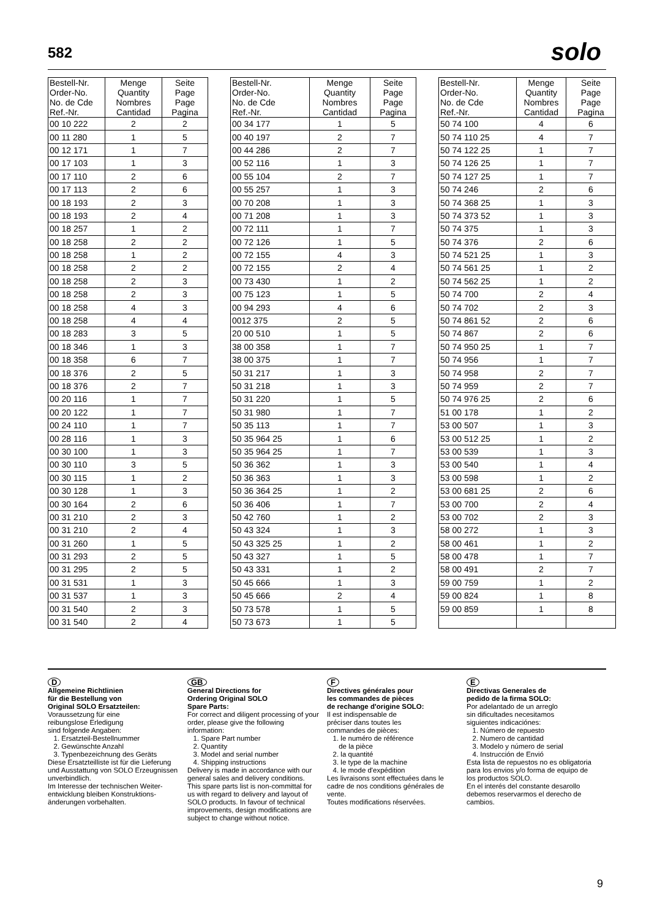582 solo
| Bestell-Nr. Order-No. No. de Cde Ref.-Nr. | Menge Quantity Nombres Cantidad | Seite Page Page Pagina |
| --- | --- | --- |
| 00 10 222 | 2 | 2 |
| 00 11 280 | 1 | 5 |
| 00 12 171 | 1 | 7 |
| 00 17 103 | 1 | 3 |
| 00 17 110 | 2 | 6 |
| 00 17 113 | 2 | 6 |
| 00 18 193 | 2 | 3 |
| 00 18 193 | 2 | 4 |
| 00 18 257 | 1 | 2 |
| 00 18 258 | 2 | 2 |
| 00 18 258 | 1 | 2 |
| 00 18 258 | 2 | 2 |
| 00 18 258 | 2 | 3 |
| 00 18 258 | 2 | 3 |
| 00 18 258 | 4 | 3 |
| 00 18 258 | 4 | 4 |
| 00 18 283 | 3 | 5 |
| 00 18 346 | 1 | 3 |
| 00 18 358 | 6 | 7 |
| 00 18 376 | 2 | 5 |
| 00 18 376 | 2 | 7 |
| 00 20 116 | 1 | 7 |
| 00 20 122 | 1 | 7 |
| 00 24 110 | 1 | 7 |
| 00 28 116 | 1 | 3 |
| 00 30 100 | 1 | 3 |
| 00 30 110 | 3 | 5 |
| 00 30 115 | 1 | 2 |
| 00 30 128 | 1 | 3 |
| 00 30 164 | 2 | 6 |
| 00 31 210 | 2 | 3 |
| 00 31 210 | 2 | 4 |
| 00 31 260 | 1 | 5 |
| 00 31 293 | 2 | 5 |
| 00 31 295 | 2 | 5 |
| 00 31 531 | 1 | 3 |
| 00 31 537 | 1 | 3 |
| 00 31 540 | 2 | 3 |
| 00 31 540 | 2 | 4 |
| Bestell-Nr. Order-No. No. de Cde Ref.-Nr. | Menge Quantity Nombres Cantidad | Seite Page Page Pagina |
| --- | --- | --- |
| 00 34 177 | 1 | 5 |
| 00 40 197 | 2 | 7 |
| 00 44 286 | 2 | 7 |
| 00 52 116 | 1 | 3 |
| 00 55 104 | 2 | 7 |
| 00 55 257 | 1 | 3 |
| 00 70 208 | 1 | 3 |
| 00 71 208 | 1 | 3 |
| 00 72 111 | 1 | 7 |
| 00 72 126 | 1 | 5 |
| 00 72 155 | 4 | 3 |
| 00 72 155 | 2 | 4 |
| 00 73 430 | 1 | 2 |
| 00 75 123 | 1 | 5 |
| 00 94 293 | 4 | 6 |
| 0012 375 | 2 | 5 |
| 20 00 510 | 1 | 5 |
| 38 00 358 | 1 | 7 |
| 38 00 375 | 1 | 7 |
| 50 31 217 | 1 | 3 |
| 50 31 218 | 1 | 3 |
| 50 31 220 | 1 | 5 |
| 50 31 980 | 1 | 7 |
| 50 35 113 | 1 | 7 |
| 50 35 964 25 | 1 | 6 |
| 50 35 964 25 | 1 | 7 |
| 50 36 362 | 1 | 3 |
| 50 36 363 | 1 | 3 |
| 50 36 364 25 | 1 | 2 |
| 50 36 406 | 1 | 7 |
| 50 42 760 | 1 | 2 |
| 50 43 324 | 1 | 3 |
| 50 43 325 25 | 1 | 2 |
| 50 43 327 | 1 | 5 |
| 50 43 331 | 1 | 2 |
| 50 45 666 | 1 | 3 |
| 50 45 666 | 2 | 4 |
| 50 73 578 | 1 | 5 |
| 50 73 673 | 1 | 5 |
| Bestell-Nr. Order-No. No. de Cde Ref.-Nr. | Menge Quantity Nombres Cantidad | Seite Page Page Pagina |
| --- | --- | --- |
| 50 74 100 | 4 | 6 |
| 50 74 110 25 | 4 | 7 |
| 50 74 122 25 | 1 | 7 |
| 50 74 126 25 | 1 | 7 |
| 50 74 127 25 | 1 | 7 |
| 50 74 246 | 2 | 6 |
| 50 74 368 25 | 1 | 3 |
| 50 74 373 52 | 1 | 3 |
| 50 74 375 | 1 | 3 |
| 50 74 376 | 2 | 6 |
| 50 74 521 25 | 1 | 3 |
| 50 74 561 25 | 1 | 2 |
| 50 74 562 25 | 1 | 2 |
| 50 74 700 | 2 | 4 |
| 50 74 702 | 2 | 3 |
| 50 74 861 52 | 2 | 6 |
| 50 74 867 | 2 | 6 |
| 50 74 950 25 | 1 | 7 |
| 50 74 956 | 1 | 7 |
| 50 74 958 | 2 | 7 |
| 50 74 959 | 2 | 7 |
| 50 74 976 25 | 2 | 6 |
| 51 00 178 | 1 | 2 |
| 53 00 507 | 1 | 3 |
| 53 00 512 25 | 1 | 2 |
| 53 00 539 | 1 | 3 |
| 53 00 540 | 1 | 4 |
| 53 00 598 | 1 | 2 |
| 53 00 681 25 | 2 | 6 |
| 53 00 700 | 2 | 4 |
| 53 00 702 | 2 | 3 |
| 58 00 272 | 1 | 3 |
| 58 00 461 | 1 | 2 |
| 58 00 478 | 1 | 7 |
| 58 00 491 | 2 | 7 |
| 59 00 759 | 1 | 2 |
| 59 00 824 | 1 | 8 |
| 59 00 859 | 1 | 8 |
D
Allgemeine Richtlinien
für die Bestellung von
Original SOLO Ersatzteilen:
Voraussetzung für eine
reibungslose Erledigung
sind folgende Angaben:
1. Ersatzteil-Bestellnummer
2. Gewünschte Anzahl
3. Typenbezeichnung des Geräts
Diese Ersatzteilliste ist für die Lieferung und Ausstattung von SOLO Erzeugnissen unverbindlich.
Im Interesse der technischen Weiter-entwicklung bleiben Konstruktions-änderungen vorbehalten.
GB
General Directions for
Ordering Original SOLO
Spare Parts:
For correct and diligent processing of your order, please give the following information:
1. Spare Part number
2. Quantity
3. Model and serial number
4. Shipping instructions
Delivery is made in accordance with our general sales and delivery conditions. This spare parts list is non-committal for us with regard to delivery and layout of SOLO products. In favour of technical improvements, design modifications are subject to change without notice.
F
Directives générales pour
les commandes de pièces
de rechange d'origine SOLO:
Il est indispensable de
préciser dans toutes les
commandes de pièces:
1. le numéro de référence
de la pièce
2. la quantité
3. le type de la machine
4. le mode d'expédition
Les livraisons sont effectuées dans le cadre de nos conditions générales de vente.
Toutes modifications réservées.
E
Directivas Generales de
pedido de la firma SOLO:
Por adelantado de un arreglo
sin dificultades necesitamos
siguientes indicaciónes:
1. Número de repuesto
2. Numero de cantidad
3. Modelo y número de serial
4. Instrucción de Envió
Esta lista de repuestos no es obligatoria para los envios y/o forma de equipo de los productos SOLO.
En el interés del constante desarollo debemos reservarmos el derecho de cambios.
9